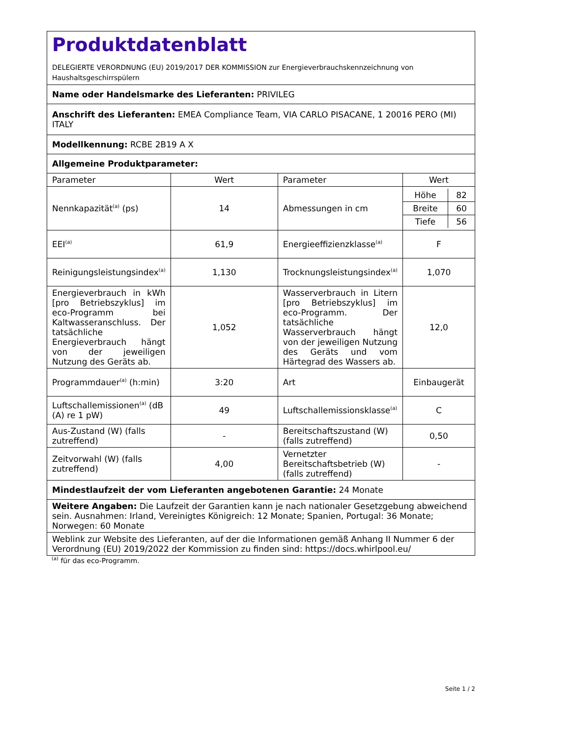| Produktdatenblatt DELEGIERTE VERORDNUNG (EU) 2019/2017 DER KOMMISSION zur Energieverbrauchskennzeichnung von Haushaltsgeschirrspülern | | | |
| Name oder Handelsmarke des Lieferanten: PRIVILEG | | | |
| Anschrift des Lieferanten: EMEA Compliance Team, VIA CARLO PISACANE, 1 20016 PERO (MI) ITALY | | | |
| Modellkennung: RCBE 2B19 A X | | | |
| Allgemeine Produktparameter: | | | |
| Parameter | Wert | Parameter | Wert |
| Nennkapazität<sup>(a)</sup> (ps) | 14 | Abmessungen in cm | / Höhe / 82 / / Breite / 60 / / Tiefe / 56 / |
| EEI<sup>(a)</sup> | 61,9 | Energieeffizienzklasse<sup>(a)</sup> | F |
| Reinigungsleistungsindex<sup>(a)</sup> | 1,130 | Trocknungsleistungsindex<sup>(a)</sup> | 1,070 |
| Energieverbrauch in kWh [pro Betriebszyklus] im eco-Programm bei Kaltwasseranschluss. Der tatsächliche Energieverbrauch hängt von der jeweiligen Nutzung des Geräts ab. | 1,052 | Wasserverbrauch in Litern [pro Betriebszyklus] im eco-Programm. Der tatsächliche Wasserverbrauch hängt von der jeweiligen Nutzung des Geräts und vom Härtegrad des Wassers ab. | 12,0 |
| Programmdauer<sup>(a)</sup> (h:min) | 3:20 | Art | Einbaugerät |
| Luftschallemissionen<sup>(a)</sup> (dB (A) re 1 pW) | 49 | Luftschallemissionsklasse<sup>(a)</sup> | C |
| Aus-Zustand (W) (falls zutreffend) | - | Bereitschaftszustand (W) (falls zutreffend) | 0,50 |
| Zeitvorwahl (W) (falls zutreffend) | 4,00 | Vernetzter Bereitschaftsbetrieb (W) (falls zutreffend) | - |
| Mindestlaufzeit der vom Lieferanten angebotenen Garantie: 24 Monate | | | |
| Weitere Angaben: Die Laufzeit der Garantien kann je nach nationaler Gesetzgebung abweichend sein. Ausnahmen: Irland, Vereinigtes Königreich: 12 Monate; Spanien, Portugal: 36 Monate; Norwegen: 60 Monate | | | |
| Weblink zur Website des Lieferanten, auf der die Informationen gemäß Anhang II Nummer 6 der Verordnung (EU) 2019/2022 der Kommission zu finden sind: https://docs.whirlpool.eu/ | | | |
<sup>(a)</sup> für das eco-Programm.
Seite 1 / 2